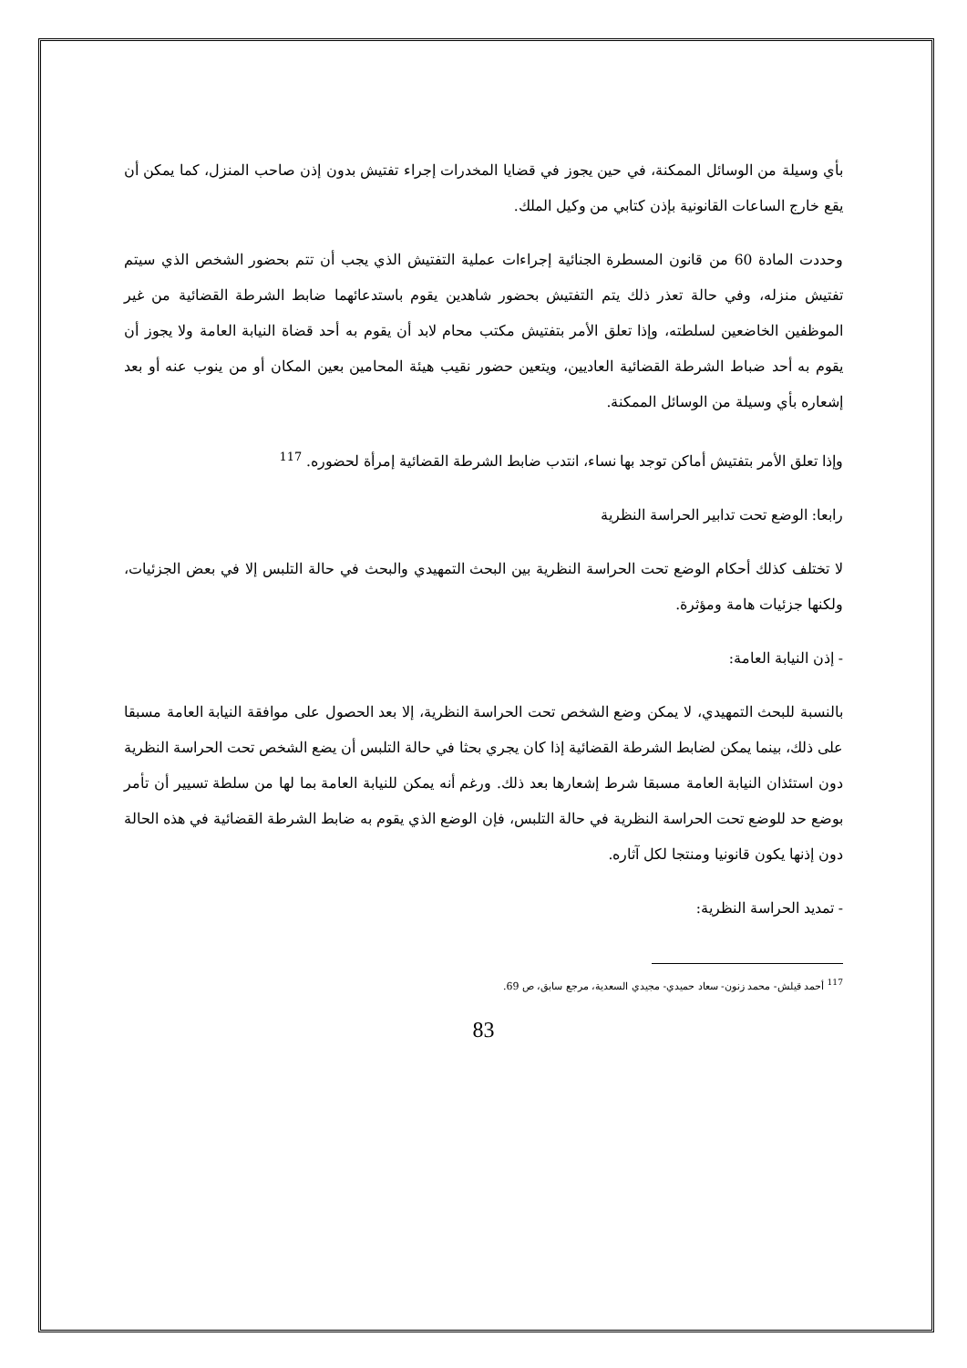بأي وسيلة من الوسائل الممكنة، في حين يجوز في قضايا المخدرات إجراء تفتيش بدون إذن صاحب المنزل، كما يمكن أن يقع خارج الساعات القانونية بإذن كتابي من وكيل الملك.
وحددت المادة 60 من قانون المسطرة الجنائية إجراءات عملية التفتيش الذي يجب أن تتم بحضور الشخص الذي سيتم تفتيش منزله، وفي حالة تعذر ذلك يتم التفتيش بحضور شاهدين يقوم باستدعائهما ضابط الشرطة القضائية من غير الموظفين الخاضعين لسلطته، وإذا تعلق الأمر بتفتيش مكتب محام لابد أن يقوم به أحد قضاة النيابة العامة ولا يجوز أن يقوم به أحد ضباط الشرطة القضائية العاديين، ويتعين حضور نقيب هيئة المحامين بعين المكان أو من ينوب عنه أو بعد إشعاره بأي وسيلة من الوسائل الممكنة.
وإذا تعلق الأمر بتفتيش أماكن توجد بها نساء، انتدب ضابط الشرطة القضائية إمرأة لحضوره. <sup>117</sup>
رابعا: الوضع تحت تدابير الحراسة النظرية
لا تختلف كذلك أحكام الوضع تحت الحراسة النظرية بين البحث التمهيدي والبحث في حالة التلبس إلا في بعض الجزئيات، ولكنها جزئيات هامة ومؤثرة.
- إذن النيابة العامة:
بالنسبة للبحث التمهيدي، لا يمكن وضع الشخص تحت الحراسة النظرية، إلا بعد الحصول على موافقة النيابة العامة مسبقا على ذلك، بينما يمكن لضابط الشرطة القضائية إذا كان يجري بحثا في حالة التلبس أن يضع الشخص تحت الحراسة النظرية دون استئذان النيابة العامة مسبقا شرط إشعارها بعد ذلك. ورغم أنه يمكن للنيابة العامة بما لها من سلطة تسيير أن تأمر بوضع حد للوضع تحت الحراسة النظرية في حالة التلبس، فإن الوضع الذي يقوم به ضابط الشرطة القضائية في هذه الحالة دون إذنها يكون قانونيا ومنتجا لكل آثاره.
- تمديد الحراسة النظرية:
<sup>117</sup> أحمد قيلش- محمد زنون- سعاد حميدي- مجيدي السعدية، مرجع سابق، ص 69.
83